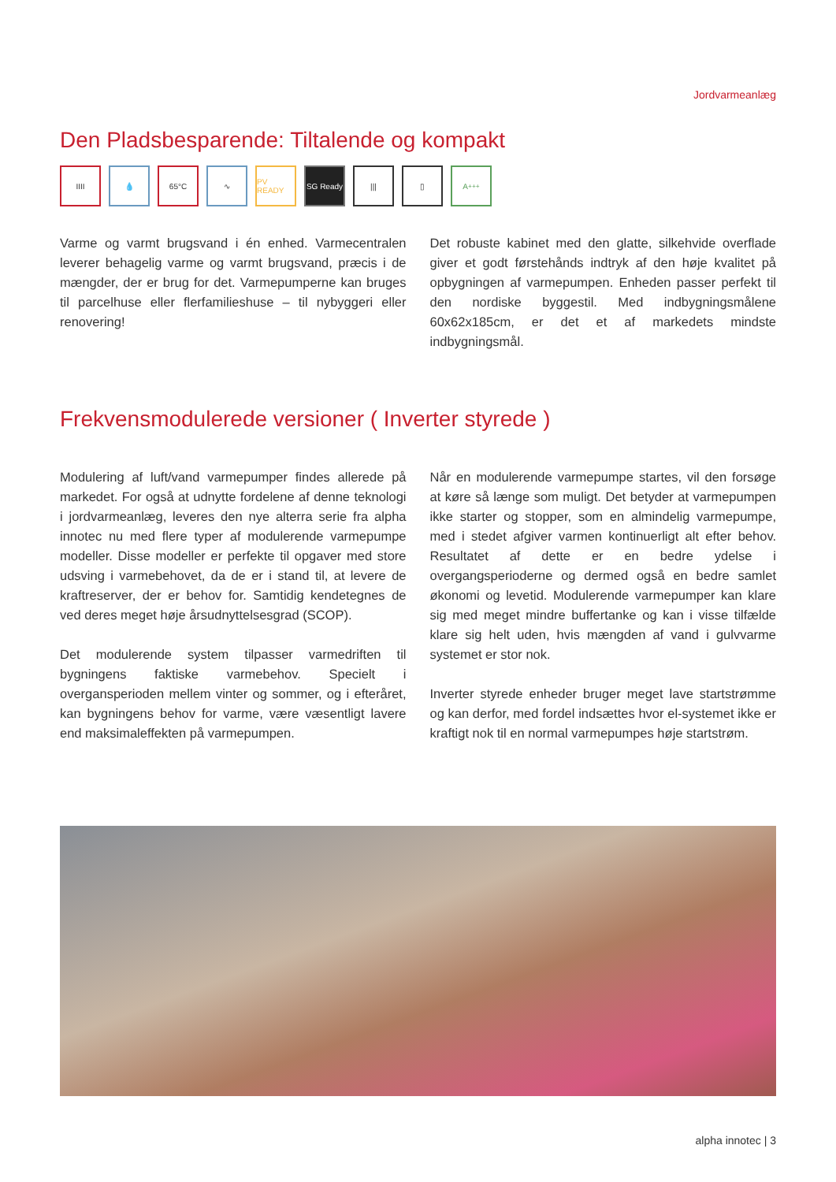Jordvarmeanlæg
Den Pladsbesparende: Tiltalende og kompakt
IIII 💧 65°C ∿ PV READY SG Ready ||| ▯ A<sup>+++</sup>
Varme og varmt brugsvand i én enhed. Varmecentralen leverer behagelig varme og varmt brugsvand, præcis i de mængder, der er brug for det. Varmepumperne kan bruges til parcelhuse eller flerfamilieshuse – til nybyggeri eller renovering!
Det robuste kabinet med den glatte, silkehvide overflade giver et godt førstehånds indtryk af den høje kvalitet på opbygningen af varmepumpen. Enheden passer perfekt til den nordiske byggestil. Med indbygningsmålene 60x62x185cm, er det et af markedets mindste indbygningsmål.
Frekvensmodulerede versioner ( Inverter styrede )
Modulering af luft/vand varmepumper findes allerede på markedet. For også at udnytte fordelene af denne teknologi i jordvarmeanlæg, leveres den nye alterra serie fra alpha innotec nu med flere typer af modulerende varmepumpe modeller. Disse modeller er perfekte til opgaver med store udsving i varmebehovet, da de er i stand til, at levere de kraftreserver, der er behov for. Samtidig kendetegnes de ved deres meget høje årsudnyttelsesgrad (SCOP).
Det modulerende system tilpasser varmedriften til bygningens faktiske varmebehov. Specielt i overgansperioden mellem vinter og sommer, og i efteråret, kan bygningens behov for varme, være væsentligt lavere end maksimaleffekten på varmepumpen.
Når en modulerende varmepumpe startes, vil den forsøge at køre så længe som muligt. Det betyder at varmepumpen ikke starter og stopper, som en almindelig varmepumpe, med i stedet afgiver varmen kontinuerligt alt efter behov. Resultatet af dette er en bedre ydelse i overgangsperioderne og dermed også en bedre samlet økonomi og levetid. Modulerende varmepumper kan klare sig med meget mindre buffertanke og kan i visse tilfælde klare sig helt uden, hvis mængden af vand i gulvvarme systemet er stor nok.
Inverter styrede enheder bruger meget lave startstrømme og kan derfor, med fordel indsættes hvor el-systemet ikke er kraftigt nok til en normal varmepumpes høje startstrøm.
alpha innotec | 3